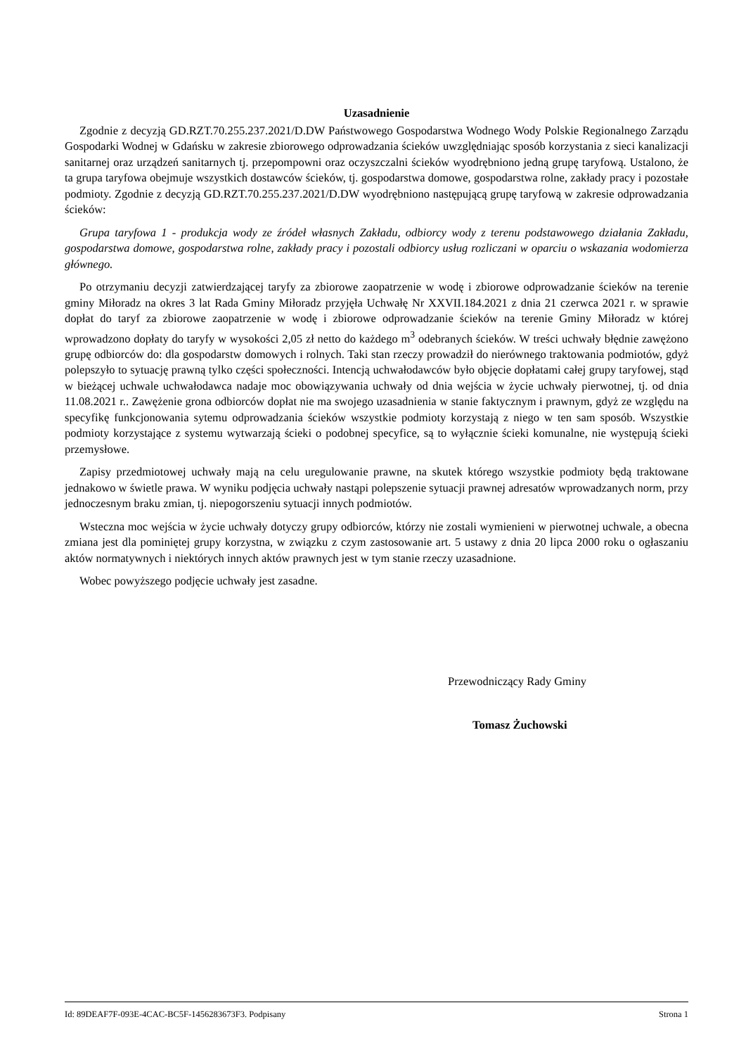Uzasadnienie
Zgodnie z decyzją GD.RZT.70.255.237.2021/D.DW Państwowego Gospodarstwa Wodnego Wody Polskie Regionalnego Zarządu Gospodarki Wodnej w Gdańsku w zakresie zbiorowego odprowadzania ścieków uwzględniając sposób korzystania z sieci kanalizacji sanitarnej oraz urządzeń sanitarnych tj. przepompowni oraz oczyszczalni ścieków wyodrębniono jedną grupę taryfową. Ustalono, że ta grupa taryfowa obejmuje wszystkich dostawców ścieków, tj. gospodarstwa domowe, gospodarstwa rolne, zakłady pracy i pozostałe podmioty. Zgodnie z decyzją GD.RZT.70.255.237.2021/D.DW wyodrębniono następującą grupę taryfową w zakresie odprowadzania ścieków:
Grupa taryfowa 1 - produkcja wody ze źródeł własnych Zakładu, odbiorcy wody z terenu podstawowego działania Zakładu, gospodarstwa domowe, gospodarstwa rolne, zakłady pracy i pozostali odbiorcy usług rozliczani w oparciu o wskazania wodomierza głównego.
Po otrzymaniu decyzji zatwierdzającej taryfy za zbiorowe zaopatrzenie w wodę i zbiorowe odprowadzanie ścieków na terenie gminy Miłoradz na okres 3 lat Rada Gminy Miłoradz przyjęła Uchwałę Nr XXVII.184.2021 z dnia 21 czerwca 2021 r. w sprawie dopłat do taryf za zbiorowe zaopatrzenie w wodę i zbiorowe odprowadzanie ścieków na terenie Gminy Miłoradz w której wprowadzono dopłaty do taryfy w wysokości 2,05 zł netto do każdego m<sup>3</sup> odebranych ścieków. W treści uchwały błędnie zawężono grupę odbiorców do: dla gospodarstw domowych i rolnych. Taki stan rzeczy prowadził do nierównego traktowania podmiotów, gdyż polepszyło to sytuację prawną tylko części społeczności. Intencją uchwałodawców było objęcie dopłatami całej grupy taryfowej, stąd w bieżącej uchwale uchwałodawca nadaje moc obowiązywania uchwały od dnia wejścia w życie uchwały pierwotnej, tj. od dnia 11.08.2021 r.. Zawężenie grona odbiorców dopłat nie ma swojego uzasadnienia w stanie faktycznym i prawnym, gdyż ze względu na specyfikę funkcjonowania sytemu odprowadzania ścieków wszystkie podmioty korzystają z niego w ten sam sposób. Wszystkie podmioty korzystające z systemu wytwarzają ścieki o podobnej specyfice, są to wyłącznie ścieki komunalne, nie występują ścieki przemysłowe.
Zapisy przedmiotowej uchwały mają na celu uregulowanie prawne, na skutek którego wszystkie podmioty będą traktowane jednakowo w świetle prawa. W wyniku podjęcia uchwały nastąpi polepszenie sytuacji prawnej adresatów wprowadzanych norm, przy jednoczesnym braku zmian, tj. niepogorszeniu sytuacji innych podmiotów.
Wsteczna moc wejścia w życie uchwały dotyczy grupy odbiorców, którzy nie zostali wymienieni w pierwotnej uchwale, a obecna zmiana jest dla pominiętej grupy korzystna, w związku z czym zastosowanie art. 5 ustawy z dnia 20 lipca 2000 roku o ogłaszaniu aktów normatywnych i niektórych innych aktów prawnych jest w tym stanie rzeczy uzasadnione.
Wobec powyższego podjęcie uchwały jest zasadne.
Przewodniczący Rady Gminy
Tomasz Żuchowski
Id: 89DEAF7F-093E-4CAC-BC5F-1456283673F3. Podpisany Strona 1